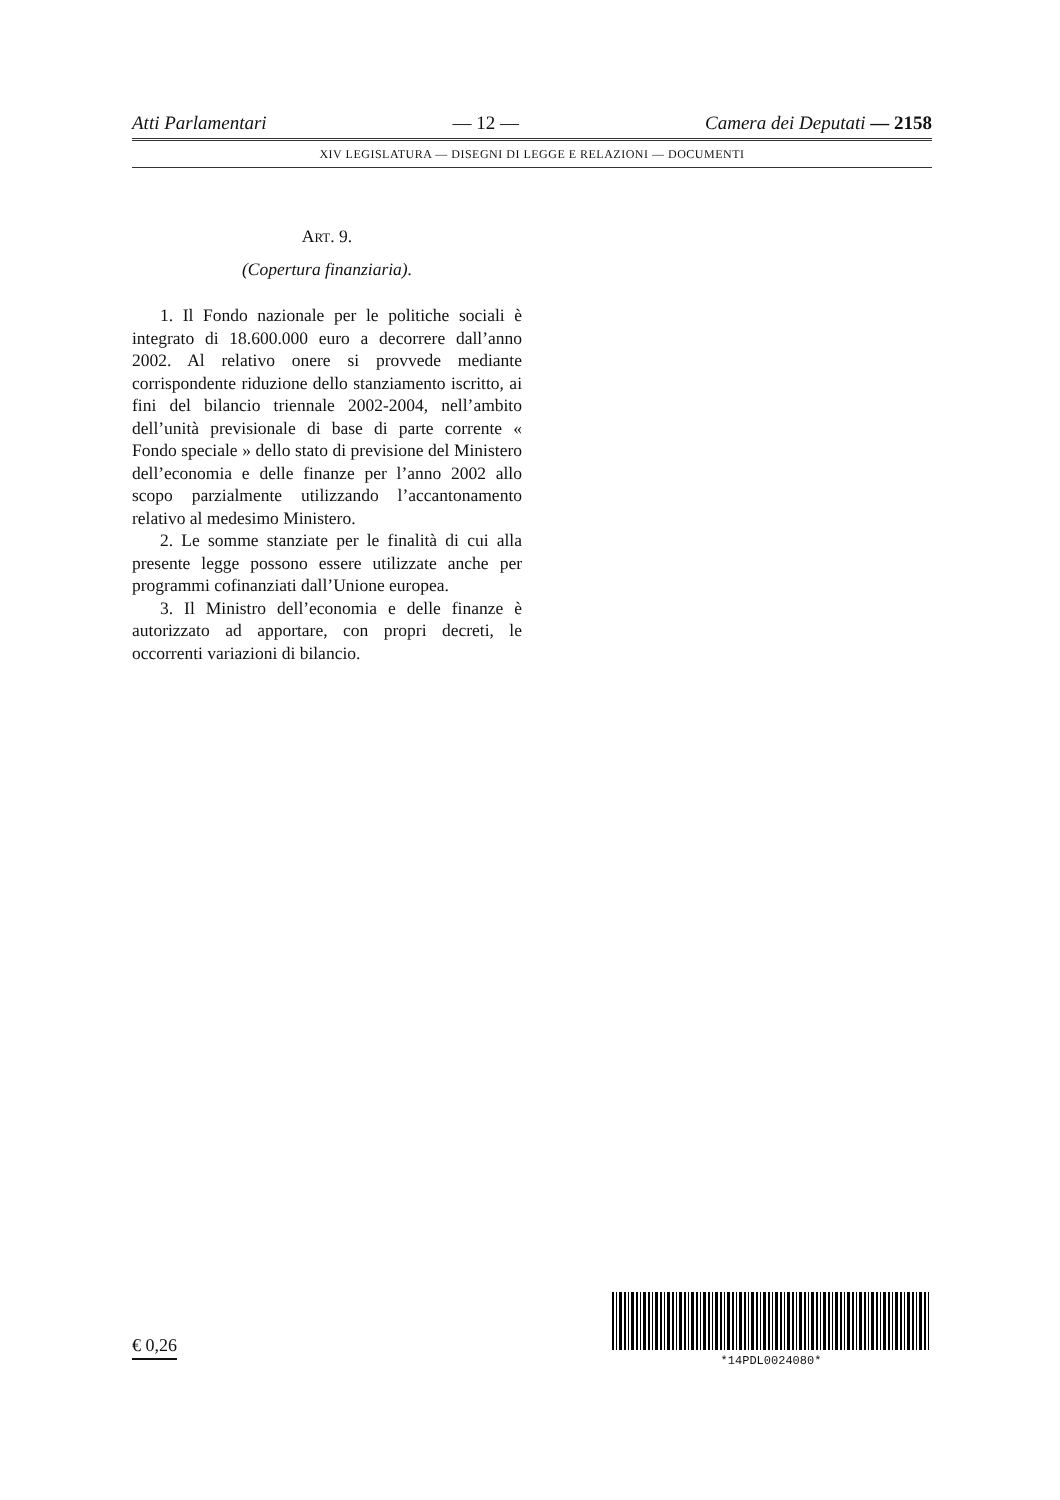Atti Parlamentari — 12 — Camera dei Deputati — 2158
XIV LEGISLATURA — DISEGNI DI LEGGE E RELAZIONI — DOCUMENTI
ART. 9.
(Copertura finanziaria).
1. Il Fondo nazionale per le politiche sociali è integrato di 18.600.000 euro a decorrere dall’anno 2002. Al relativo onere si provvede mediante corrispondente riduzione dello stanziamento iscritto, ai fini del bilancio triennale 2002-2004, nell’ambito dell’unità previsionale di base di parte corrente « Fondo speciale » dello stato di previsione del Ministero dell’economia e delle finanze per l’anno 2002 allo scopo parzialmente utilizzando l’accantonamento relativo al medesimo Ministero.
2. Le somme stanziate per le finalità di cui alla presente legge possono essere utilizzate anche per programmi cofinanziati dall’Unione europea.
3. Il Ministro dell’economia e delle finanze è autorizzato ad apportare, con propri decreti, le occorrenti variazioni di bilancio.
€ 0,26
*14PDL0024080*